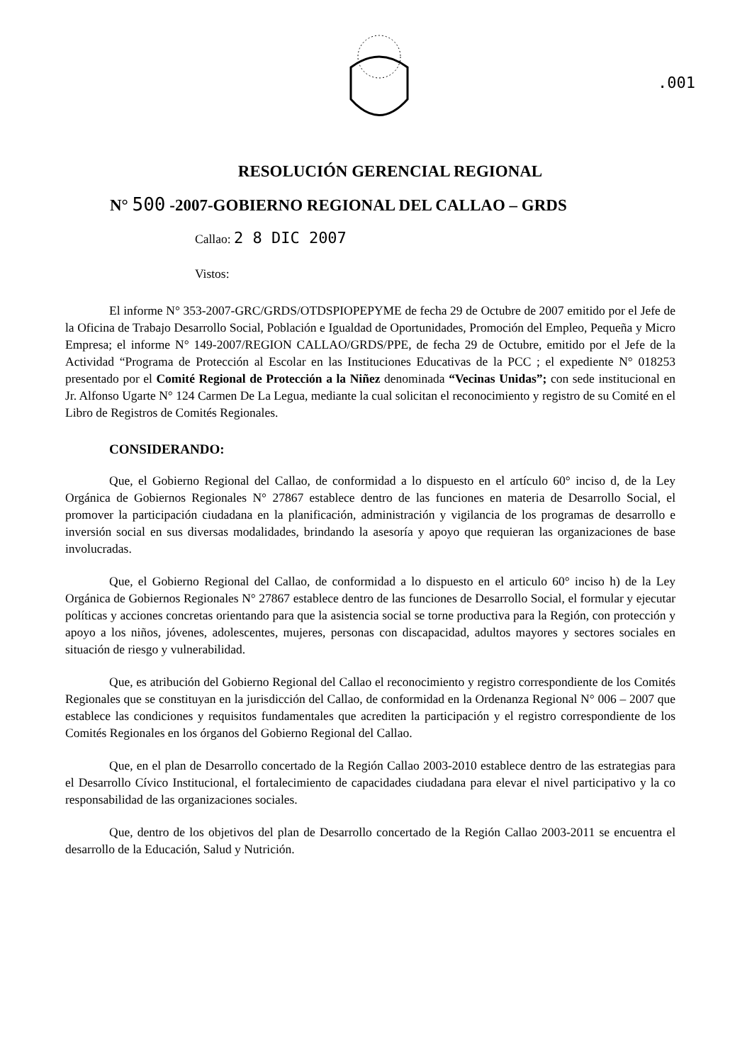.001
RESOLUCIÓN GERENCIAL REGIONAL
N° 500 -2007-GOBIERNO REGIONAL DEL CALLAO – GRDS
Callao: 2 8 DIC 2007
Vistos:
El informe N° 353-2007-GRC/GRDS/OTDSPIOPEPYME de fecha 29 de Octubre de 2007 emitido por el Jefe de la Oficina de Trabajo Desarrollo Social, Población e Igualdad de Oportunidades, Promoción del Empleo, Pequeña y Micro Empresa; el informe N° 149-2007/REGION CALLAO/GRDS/PPE, de fecha 29 de Octubre, emitido por el Jefe de la Actividad “Programa de Protección al Escolar en las Instituciones Educativas de la PCC ; el expediente N° 018253 presentado por el Comité Regional de Protección a la Niñez denominada “Vecinas Unidas”; con sede institucional en Jr. Alfonso Ugarte N° 124 Carmen De La Legua, mediante la cual solicitan el reconocimiento y registro de su Comité en el Libro de Registros de Comités Regionales.
CONSIDERANDO:
Que, el Gobierno Regional del Callao, de conformidad a lo dispuesto en el artículo 60° inciso d, de la Ley Orgánica de Gobiernos Regionales N° 27867 establece dentro de las funciones en materia de Desarrollo Social, el promover la participación ciudadana en la planificación, administración y vigilancia de los programas de desarrollo e inversión social en sus diversas modalidades, brindando la asesoría y apoyo que requieran las organizaciones de base involucradas.
Que, el Gobierno Regional del Callao, de conformidad a lo dispuesto en el articulo 60° inciso h) de la Ley Orgánica de Gobiernos Regionales N° 27867 establece dentro de las funciones de Desarrollo Social, el formular y ejecutar políticas y acciones concretas orientando para que la asistencia social se torne productiva para la Región, con protección y apoyo a los niños, jóvenes, adolescentes, mujeres, personas con discapacidad, adultos mayores y sectores sociales en situación de riesgo y vulnerabilidad.
Que, es atribución del Gobierno Regional del Callao el reconocimiento y registro correspondiente de los Comités Regionales que se constituyan en la jurisdicción del Callao, de conformidad en la Ordenanza Regional N° 006 – 2007 que establece las condiciones y requisitos fundamentales que acrediten la participación y el registro correspondiente de los Comités Regionales en los órganos del Gobierno Regional del Callao.
Que, en el plan de Desarrollo concertado de la Región Callao 2003-2010 establece dentro de las estrategias para el Desarrollo Cívico Institucional, el fortalecimiento de capacidades ciudadana para elevar el nivel participativo y la co responsabilidad de las organizaciones sociales.
Que, dentro de los objetivos del plan de Desarrollo concertado de la Región Callao 2003-2011 se encuentra el desarrollo de la Educación, Salud y Nutrición.